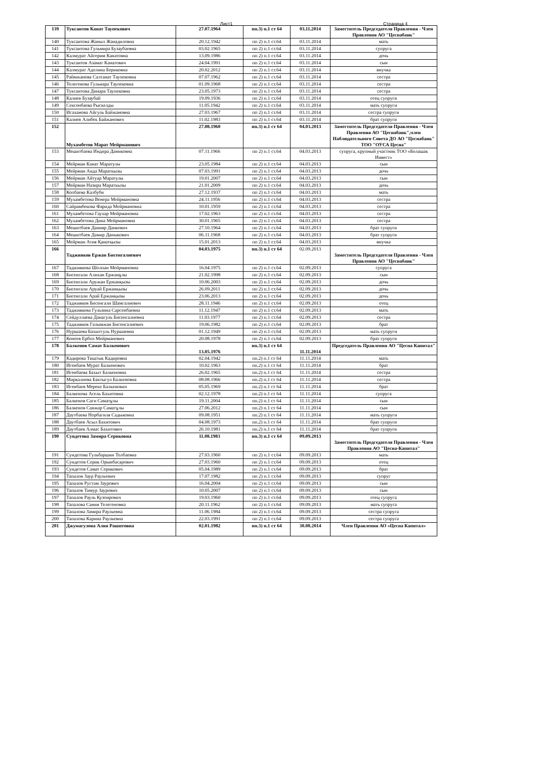Лист1 Страница 4
| 139 | Туксаитов Канат Таупекович | 27.07.1964 | пп.3) п.1 ст 64 | 03.11.2014 | Заместитель Председателя Правления - Член Правления АО "Цеснабанк" |
| 140 | Туксаитова Жаныл Жанадиловна | 20.12.1942 | пп 2) п.1 ст.64 | 03.11.2014 | мать |
| 141 | Туксаитова Гульмира Бузаубаевна | 03.02.1965 | пп 2) п.1 ст.64 | 03.11.2014 | супруга |
| 142 | Калмурат Айгерим Канатовна | 13.09.1986 | пп 2) п.1 ст.64 | 03.11.2014 | дочь |
| 143 | Туксаитов Азамат Канатович | 24.04.1991 | пп 2) п.1 ст.64 | 03.11.2014 | сын |
| 144 | Калмурат Аделина Бериковна | 20.02.2012 | пп 2) п.1 ст.64 | 03.11.2014 | внучка |
| 145 | Раймжанова Салтанат Таупековна | 07.07.1962 | пп 2) п.1 ст.64 | 03.11.2014 | сестра |
| 146 | Толегенова Гульнара Таупековна | 01.09.1968 | пп 2) п.1 ст.64 | 03.11.2014 | сестра |
| 147 | Туксаитова Динара Таупековна | 23.05.1973 | пп 2) п.1 ст.64 | 03.11.2014 | сестра |
| 148 | Калиев Бузаубай | 19.09.1936 | пп 2) п.1 ст.64 | 03.11.2014 | отец супруги |
| 149 | Сексенбаева Рыскелды | 11.05.1942 | пп 2) п.1 ст.64 | 03.11.2014 | мать супруги |
| 150 | Исаханова Айгуль Байжановна | 27.03.1967 | пп 2) п.1 ст.64 | 03.11.2014 | сестра супруги |
| 151 | Калиев Алибек Байжанович | 11.02.1983 | пп 2) п.1 ст.64 | 03.11.2014 | брат супруги |
| 152 | Мухамбетов Марат Мейрманович | 27.08.1960 | пп.3) п.1 ст 64 | 04.03.2013 | Заместитель Председателя Правления - Член Правления АО "Цеснабанк",член Наблюдательного Совета ДО АО "Цеснабанк" ТОО "ОУСА Цесна" |
| 153 | Мешитбаева Индира Даниковна | 07.11.1966 | пп 2) п.1 ст.64 | 04.03.2013 | супруга, крупный участник ТОО «Болашак Инвест» |
| 154 | Мейрман Канат Маратулы | 23.05.1984 | пп 2) п.1 ст.64 | 04.03.2013 | сын |
| 155 | Мейрман Аида Мараткызы | 07.03.1991 | пп 2) п.1 ст.64 | 04.03.2013 | дочь |
| 156 | Мейрман Айтуар Маратулы | 19.01.2007 | пп 2) п.1 ст.64 | 04.03.2013 | сын |
| 157 | Мейрман Назира Мараткызы | 21.01.2009 | пп 2) п.1 ст.64 | 04.03.2013 | дочь |
| 158 | Копбаева Калбуби | 27.12.1937 | пп 2) п.1 ст.64 | 04.03.2013 | мать |
| 159 | Мухамбетова Венера Мейрмановна | 24.11.1956 | пп 2) п.1 ст.64 | 04.03.2013 | сестра |
| 160 | Сайрамбекова Фарида Мейрмановна | 10.01.1959 | пп 2) п.1 ст.64 | 04.03.2013 | сестра |
| 161 | Мухамбетова Гаухар Мейрмановна | 17.02.1963 | пп 2) п.1 ст.64 | 04.03.2013 | сестра |
| 162 | Мухамбетова Дина Мейрмановна | 30.01.1965 | пп 2) п.1 ст.64 | 04.03.2013 | сестра |
| 163 | Мешитбаев Данияр Данкович | 27.10.1964 | пп 2) п.1 ст.64 | 04.03.2013 | брат супруги |
| 164 | Мешитбаев Дамир Даныкович | 06.11.1968 | пп 2) п.1 ст.64 | 04.03.2013 | брат супруги |
| 165 | Мейрман Атия Қанатқызы | 15.01.2013 | пп 2) п.1 ст.64 | 04.03.2013 | внучка |
| 166 | Таджияков Ержан Бисенгалиевич | 04.03.1975 | пп.3) п.1 ст 64 | 02.09.2013 | Заместитель Председателя Правления - Член Правления АО "Цеснабанк" |
| 167 | Таджиякова Шолпан Мейрмановна | 16.04.1975 | пп 2) п.1 ст.64 | 02.09.2013 | супруга |
| 168 | Бисенгали Алихан Ержанұлы | 21.02.1998 | пп 2) п.1 ст.64 | 02.09.2013 | сын |
| 169 | Бисенгали Аружан Ержанқызы | 10.06.2003 | пп 2) п.1 ст.64 | 02.09.2013 | дочь |
| 170 | Бисенгали Аруай Ержанқызы | 26.09.2011 | пп 2) п.1 ст.64 | 02.09.2013 | дочь |
| 171 | Бисенгали Арай Ержанқызы | 23.06.2013 | пп 2) п.1 ст.64 | 02.09.2013 | дочь |
| 172 | Таджияков Бисенгали Шамгалиевич | 28.11.1946 | пп 2) п.1 ст.64 | 02.09.2013 | отец |
| 173 | Таджиякова Гульзина Сарсенбаевна | 11.12.1947 | пп 2) п.1 ст.64 | 02.09.2013 | мать |
| 174 | Сейдуллаева Данагуль Бисенгалиевна | 11.03.1977 | пп 2) п.1 ст.64 | 02.09.2013 | сестра |
| 175 | Таджияков Галымжан Бисенгалиевич | 19.06.1982 | пп 2) п.1 ст.64 | 02.09.2013 | брат |
| 176 | Нуршаева Бахытгуль Нуршаевна | 01.12.1949 | пп 2) п.1 ст.64 | 02.09.2013 | мать супруги |
| 177 | Конеев Ербол Мейрманович | 20.08.1978 | пп 2) п.1 ст.64 | 02.09.2013 | брат супруги |
| 178 | Балкенов Самат Балкенович | 13.05.1976 | пп.3) п.1 ст 64 | 11.11.2014 | Председатель Правления АО "Цесна Капитал" |
| 179 | Кадирова Тиштык Кадировна | 02.04.1942 | пп.2) п.1 ст 64 | 11.11.2014 | мать |
| 180 | Игенбаев Мурат Балкенович | 10.02.1963 | пп.2) п.1 ст 64 | 11.11.2014 | брат |
| 181 | Игенбаева Бахыт Балкеновна | 26.02.1965 | пп.2) п.1 ст 64 | 11.11.2014 | сестра |
| 182 | Миркалиева Бактыгул Балкеновна | 08.08.1966 | пп.2) п.1 ст 64 | 11.11.2014 | сестра |
| 183 | Игенбаев Мереке Балкенович | 05.05.1969 | пп.2) п.1 ст 64 | 11.11.2014 | брат |
| 184 | Балкенова Асель Бахитовна | 02.12.1978 | пп.2) п.1 ст 64 | 11.11.2014 | супруга |
| 185 | Балкенов Саги Саматұлы | 19.11.2004 | пп.2) п.1 ст 64 | 11.11.2014 | сын |
| 186 | Балкенов Санжар Саматұлы | 27.06.2012 | пп.2) п.1 ст 64 | 11.11.2014 | сын |
| 187 | Даутбаева Норбагиля Садыковна | 09.08.1951 | пп.2) п.1 ст 64 | 11.11.2014 | мать супруги |
| 188 | Даутбаев Асыл Бахитович | 04.08.1973 | пп.2) п.1 ст 64 | 11.11.2014 | брат супруги |
| 189 | Даутбаев Алмас Бахитович | 26.10.1981 | пп.2) п.1 ст 64 | 11.11.2014 | брат супруги |
| 190 | Сундетова Замира Сериковна | 11.08.1983 | пп.3) п.1 ст 64 | 09.09.2013 | Заместитель Председателя Правления - Член Правления АО "Цесна-Капитал" |
| 191 | Сундетова Гульбаршин Толбаевна | 27.03.1960 | пп 2) п.1 ст.64 | 09.09.2013 | мать |
| 192 | Сундетов Серик Орынбасарович | 27.03.1960 | пп 2) п.1 ст.64 | 09.09.2013 | отец |
| 193 | Сундетов Самат Серикович | 05.04.1989 | пп 2) п.1 ст.64 | 09.09.2013 | брат |
| 194 | Тапалов Заур Раульевич | 17.07.1982 | пп 2) п.1 ст.64 | 09.09.2013 | супруг |
| 195 | Тапалов Рустам Заурович | 16.04.2004 | пп 2) п.1 ст.64 | 09.09.2013 | сын |
| 196 | Тапалов Тимур Заурович | 10.05.2007 | пп 2) п.1 ст.64 | 09.09.2013 | сын |
| 197 | Тапалов Рауль Кузоирович | 19.03.1960 | пп 2) п.1 ст.64 | 09.09.2013 | отец супруга |
| 198 | Тапалова Сания Телегеновна | 20.11.1962 | пп 2) п.1 ст.64 | 09.09.2013 | мать супруга |
| 199 | Тапалова Замира Раульевна | 11.06.1984 | пп 2) п.1 ст.64 | 09.09.2013 | сестра супруга |
| 200 | Тапалова Карина Раульевна | 22.03.1991 | пп 2) п.1 ст.64 | 09.09.2013 | сестра супруга |
| 201 | Джумагулова Алия Рашитовна | 02.01.1982 | пп.3) п.1 ст 64 | 30.08.2014 | Член Правления АО «Цесна Капитал» |